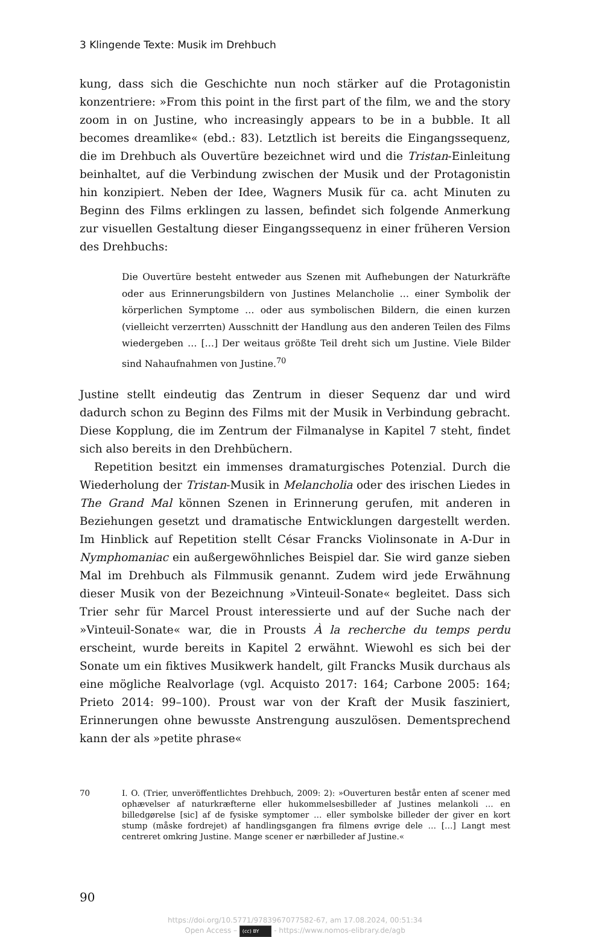3 Klingende Texte: Musik im Drehbuch
kung, dass sich die Geschichte nun noch stärker auf die Protagonistin konzentriere: »From this point in the first part of the film, we and the story zoom in on Justine, who increasingly appears to be in a bubble. It all becomes dreamlike« (ebd.: 83). Letztlich ist bereits die Eingangssequenz, die im Drehbuch als Ouvertüre bezeichnet wird und die Tristan-Einleitung beinhaltet, auf die Verbindung zwischen der Musik und der Protagonistin hin konzipiert. Neben der Idee, Wagners Musik für ca. acht Minuten zu Beginn des Films erklingen zu lassen, befindet sich folgende Anmerkung zur visuellen Gestaltung dieser Eingangssequenz in einer früheren Version des Drehbuchs:
Die Ouvertüre besteht entweder aus Szenen mit Aufhebungen der Naturkräfte oder aus Erinnerungsbildern von Justines Melancholie … einer Symbolik der körperlichen Symptome … oder aus symbolischen Bildern, die einen kurzen (vielleicht verzerrten) Ausschnitt der Handlung aus den anderen Teilen des Films wiedergeben … […] Der weitaus größte Teil dreht sich um Justine. Viele Bilder sind Nahaufnahmen von Justine.<sup>70</sup>
Justine stellt eindeutig das Zentrum in dieser Sequenz dar und wird dadurch schon zu Beginn des Films mit der Musik in Verbindung gebracht. Diese Kopplung, die im Zentrum der Filmanalyse in Kapitel 7 steht, findet sich also bereits in den Drehbüchern.
Repetition besitzt ein immenses dramaturgisches Potenzial. Durch die Wiederholung der Tristan-Musik in Melancholia oder des irischen Liedes in The Grand Mal können Szenen in Erinnerung gerufen, mit anderen in Beziehungen gesetzt und dramatische Entwicklungen dargestellt werden. Im Hinblick auf Repetition stellt César Francks Violinsonate in A-Dur in Nymphomaniac ein außergewöhnliches Beispiel dar. Sie wird ganze sieben Mal im Drehbuch als Filmmusik genannt. Zudem wird jede Erwähnung dieser Musik von der Bezeichnung »Vinteuil-Sonate« begleitet. Dass sich Trier sehr für Marcel Proust interessierte und auf der Suche nach der »Vinteuil-Sonate« war, die in Prousts À la recherche du temps perdu erscheint, wurde bereits in Kapitel 2 erwähnt. Wiewohl es sich bei der Sonate um ein fiktives Musikwerk handelt, gilt Francks Musik durchaus als eine mögliche Realvorlage (vgl. Acquisto 2017: 164; Carbone 2005: 164; Prieto 2014: 99–100). Proust war von der Kraft der Musik fasziniert, Erinnerungen ohne bewusste Anstrengung auszulösen. Dementsprechend kann der als »petite phrase«
70 I. O. (Trier, unveröffentlichtes Drehbuch, 2009: 2): »Ouverturen består enten af scener med ophævelser af naturkræfterne eller hukommelsesbilleder af Justines melankoli … en billedgørelse [sic] af de fysiske symptomer … eller symbolske billeder der giver en kort stump (måske fordrejet) af handlingsgangen fra filmens øvrige dele … […] Langt mest centreret omkring Justine. Mange scener er nærbilleder af Justine.«
90
https://doi.org/10.5771/9783967077582-67, am 17.08.2024, 00:51:34
Open Access – (cc) BY - https://www.nomos-elibrary.de/agb